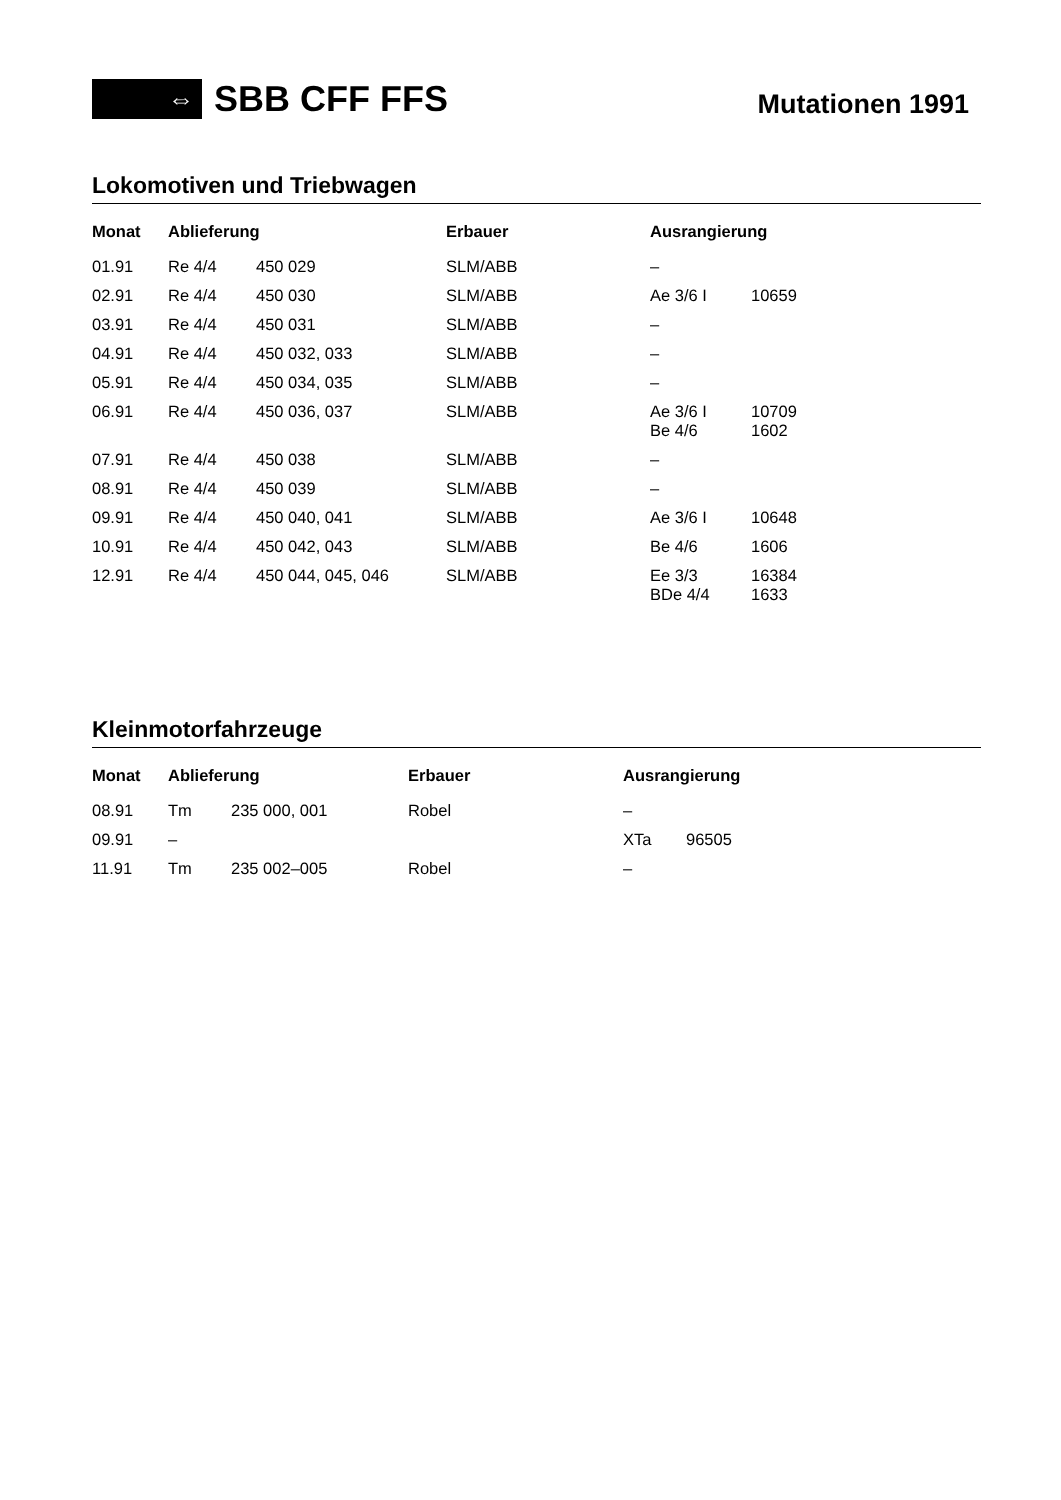⇔
SBB CFF FFS
Mutationen 1991
Lokomotiven und Triebwagen
| Monat | Ablieferung | | Erbauer | Ausrangierung | |
| --- | --- | --- | --- | --- | --- |
| 01.91 | Re 4/4 | 450 029 | SLM/ABB | – | |
| 02.91 | Re 4/4 | 450 030 | SLM/ABB | Ae 3/6 I | 10659 |
| 03.91 | Re 4/4 | 450 031 | SLM/ABB | – | |
| 04.91 | Re 4/4 | 450 032, 033 | SLM/ABB | – | |
| 05.91 | Re 4/4 | 450 034, 035 | SLM/ABB | – | |
| 06.91 | Re 4/4 | 450 036, 037 | SLM/ABB | Ae 3/6 I Be 4/6 | 10709 1602 |
| 07.91 | Re 4/4 | 450 038 | SLM/ABB | – | |
| 08.91 | Re 4/4 | 450 039 | SLM/ABB | – | |
| 09.91 | Re 4/4 | 450 040, 041 | SLM/ABB | Ae 3/6 I | 10648 |
| 10.91 | Re 4/4 | 450 042, 043 | SLM/ABB | Be 4/6 | 1606 |
| 12.91 | Re 4/4 | 450 044, 045, 046 | SLM/ABB | Ee 3/3 BDe 4/4 | 16384 1633 |
Kleinmotorfahrzeuge
| Monat | Ablieferung | | Erbauer | Ausrangierung | |
| --- | --- | --- | --- | --- | --- |
| 08.91 | Tm | 235 000, 001 | Robel | – | |
| 09.91 | – | | | XTa | 96505 |
| 11.91 | Tm | 235 002–005 | Robel | – | |